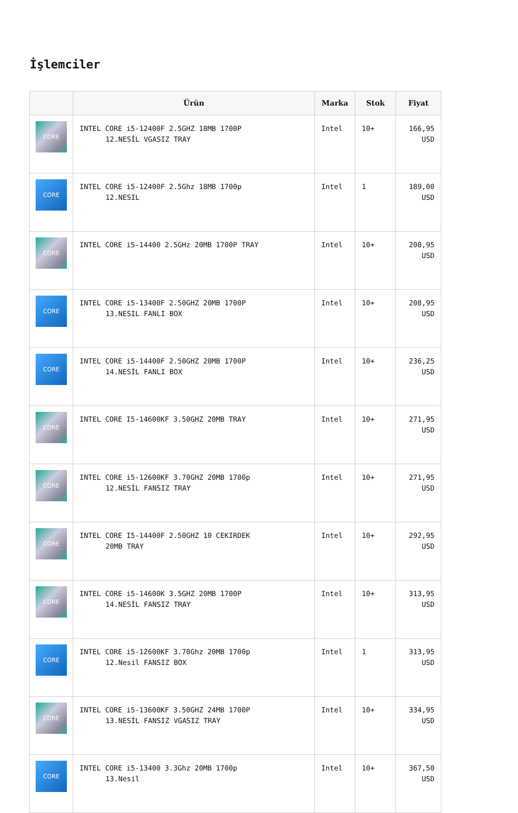İşlemciler
| | Ürün | Marka | Stok | Fiyat |
| --- | --- | --- | --- | --- |
| CORE | INTEL CORE i5-12400F 2.5GHZ 18MB 1700P 12.NESİL VGASIZ TRAY | Intel | 10+ | 166,95 USD |
| CORE | INTEL CORE i5-12400F 2.5Ghz 18MB 1700p 12.NESIL | Intel | 1 | 189,00 USD |
| CORE | INTEL CORE i5-14400 2.5GHz 20MB 1700P TRAY | Intel | 10+ | 208,95 USD |
| CORE | INTEL CORE i5-13400F 2.50GHZ 20MB 1700P 13.NESIL FANLI BOX | Intel | 10+ | 208,95 USD |
| CORE | INTEL CORE i5-14400F 2.50GHZ 20MB 1700P 14.NESİL FANLI BOX | Intel | 10+ | 236,25 USD |
| CORE | INTEL CORE I5-14600KF 3.50GHZ 20MB TRAY | Intel | 10+ | 271,95 USD |
| CORE | INTEL CORE i5-12600KF 3.70GHZ 20MB 1700p 12.NESİL FANSIZ TRAY | Intel | 10+ | 271,95 USD |
| CORE | INTEL CORE I5-14400F 2.50GHZ 10 CEKIRDEK 20MB TRAY | Intel | 10+ | 292,95 USD |
| CORE | INTEL CORE i5-14600K 3.5GHZ 20MB 1700P 14.NESİL FANSIZ TRAY | Intel | 10+ | 313,95 USD |
| CORE | INTEL CORE i5-12600KF 3.70Ghz 20MB 1700p 12.Nesil FANSIZ BOX | Intel | 1 | 313,95 USD |
| CORE | INTEL CORE i5-13600KF 3.50GHZ 24MB 1700P 13.NESİL FANSIZ VGASIZ TRAY | Intel | 10+ | 334,95 USD |
| CORE | INTEL CORE i5-13400 3.3Ghz 20MB 1700p 13.Nesil | Intel | 10+ | 367,50 USD |